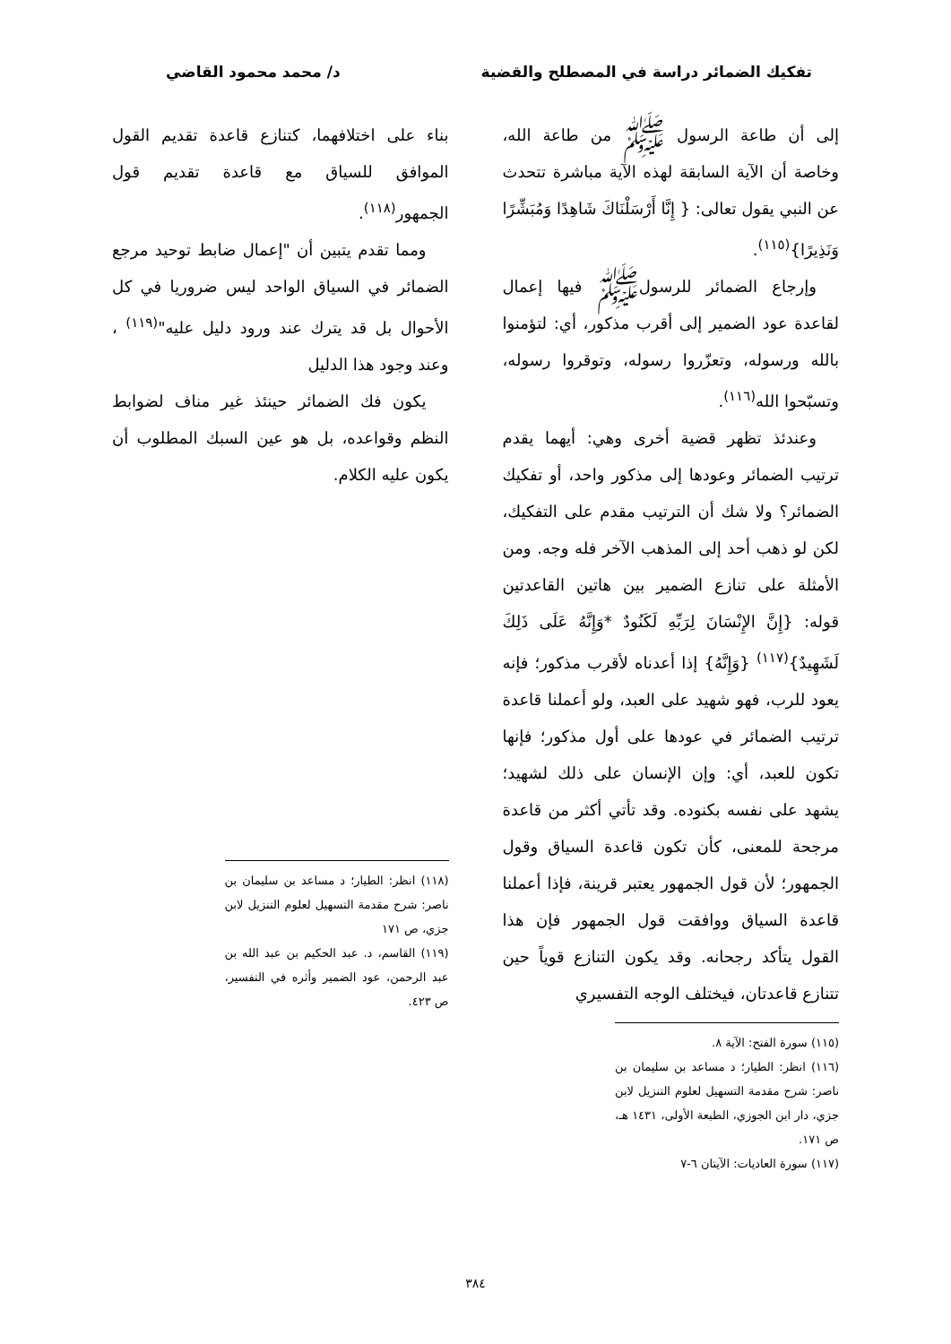تفكيك الضمائر دراسة في المصطلح والقضية د/ محمد محمود القاضي
إلى أن طاعة الرسول ﷺ من طاعة الله، وخاصة أن الآية السابقة لهذه الآية مباشرة تتحدث عن النبي يقول تعالى: { إِنَّا أَرْسَلْنَاكَ شَاهِدًا وَمُبَشِّرًا وَنَذِيرًا}<sup>(١١٥)</sup>.
وإرجاع الضمائر للرسولﷺ فيها إعمال لقاعدة عود الضمير إلى أقرب مذكور، أي: لتؤمنوا بالله ورسوله، وتعزّروا رسوله، وتوقروا رسوله، وتسبّحوا الله<sup>(١١٦)</sup>.
وعندئذ تظهر قضية أخرى وهي: أيهما يقدم ترتيب الضمائر وعودها إلى مذكور واحد، أو تفكيك الضمائر؟ ولا شك أن الترتيب مقدم على التفكيك، لكن لو ذهب أحد إلى المذهب الآخر فله وجه. ومن الأمثلة على تنازع الضمير بين هاتين القاعدتين قوله: {إِنَّ الإِنْسَانَ لِرَبِّهِ لَكَنُودٌ *وَإِنَّهُ عَلَى ذَلِكَ لَشَهِيدٌ}<sup>(١١٧)</sup> {وَإِنَّهُ} إذا أعدناه لأقرب مذكور؛ فإنه يعود للرب، فهو شهيد على العبد، ولو أعملنا قاعدة ترتيب الضمائر في عودها على أول مذكور؛ فإنها تكون للعبد، أي: وإن الإنسان على ذلك لشهيد؛ يشهد على نفسه بكنوده. وقد تأتي أكثر من قاعدة مرجحة للمعنى، كأن تكون قاعدة السياق وقول الجمهور؛ لأن قول الجمهور يعتبر قرينة، فإذا أعملنا قاعدة السياق ووافقت قول الجمهور فإن هذا القول يتأكد رجحانه. وقد يكون التنازع قوياً حين تتنازع قاعدتان، فيختلف الوجه التفسيري
(١١٥) سورة الفتح: الآية ٨.
(١١٦) انظر: الطيار؛ د مساعد بن سليمان بن ناصر: شرح مقدمة التسهيل لعلوم التنزيل لابن جزي، دار ابن الجوزي، الطبعة الأولى، ١٤٣١ هـ، ص ١٧١.
(١١٧) سورة العاديات: الآيتان ٦-٧
بناء على اختلافهما، كتنازع قاعدة تقديم القول الموافق للسياق مع قاعدة تقديم قول الجمهور<sup>(١١٨)</sup>.
ومما تقدم يتبين أن "إعمال ضابط توحيد مرجع الضمائر في السياق الواحد ليس ضروريا في كل الأحوال بل قد يترك عند ورود دليل عليه"<sup>(١١٩)</sup> ، وعند وجود هذا الدليل
يكون فك الضمائر حينئذ غير مناف لضوابط النظم وقواعده، بل هو عين السبك المطلوب أن يكون عليه الكلام.
(١١٨) انظر: الطيار؛ د مساعد بن سليمان بن ناصر: شرح مقدمة التسهيل لعلوم التنزيل لابن جزي، ص ١٧١
(١١٩) القاسم، د. عبد الحكيم بن عبد الله بن عبد الرحمن، عود الضمير وأثره في التفسير، ص ٤٢٣.
٣٨٤